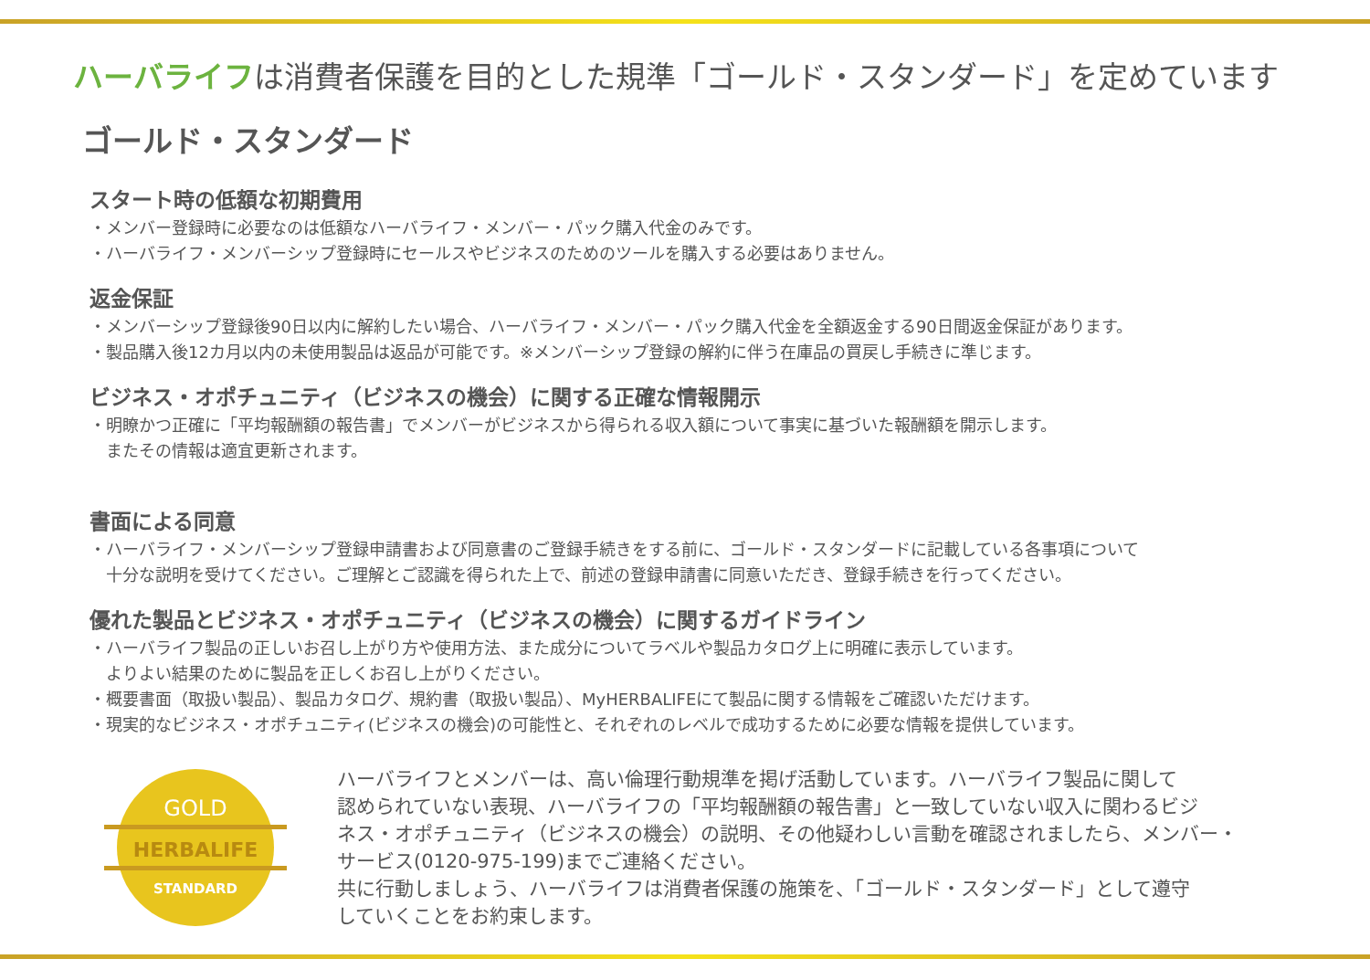ハーバライフは消費者保護を目的とした規準「ゴールド・スタンダード」を定めています
ゴールド・スタンダード
スタート時の低額な初期費用
・メンバー登録時に必要なのは低額なハーバライフ・メンバー・パック購入代金のみです。
・ハーバライフ・メンバーシップ登録時にセールスやビジネスのためのツールを購入する必要はありません。
返金保証
・メンバーシップ登録後90日以内に解約したい場合、ハーバライフ・メンバー・パック購入代金を全額返金する90日間返金保証があります。
・製品購入後12カ月以内の未使用製品は返品が可能です。※メンバーシップ登録の解約に伴う在庫品の買戻し手続きに準じます。
ビジネス・オポチュニティ（ビジネスの機会）に関する正確な情報開示
・明瞭かつ正確に「平均報酬額の報告書」でメンバーがビジネスから得られる収入額について事実に基づいた報酬額を開示します。
　またその情報は適宜更新されます。
書面による同意
・ハーバライフ・メンバーシップ登録申請書および同意書のご登録手続きをする前に、ゴールド・スタンダードに記載している各事項について
　十分な説明を受けてください。ご理解とご認識を得られた上で、前述の登録申請書に同意いただき、登録手続きを行ってください。
優れた製品とビジネス・オポチュニティ（ビジネスの機会）に関するガイドライン
・ハーバライフ製品の正しいお召し上がり方や使用方法、また成分についてラベルや製品カタログ上に明確に表示しています。
　よりよい結果のために製品を正しくお召し上がりください。
・概要書面（取扱い製品）、製品カタログ、規約書（取扱い製品）、MyHERBALIFEにて製品に関する情報をご確認いただけます。
・現実的なビジネス・オポチュニティ(ビジネスの機会)の可能性と、それぞれのレベルで成功するために必要な情報を提供しています。
GOLD
HERBALIFE
STANDARD
ハーバライフとメンバーは、高い倫理行動規準を掲げ活動しています。ハーバライフ製品に関して
認められていない表現、ハーバライフの「平均報酬額の報告書」と一致していない収入に関わるビジ
ネス・オポチュニティ（ビジネスの機会）の説明、その他疑わしい言動を確認されましたら、メンバー・
サービス(0120-975-199)までご連絡ください。
共に行動しましょう、ハーバライフは消費者保護の施策を、「ゴールド・スタンダード」として遵守
していくことをお約束します。